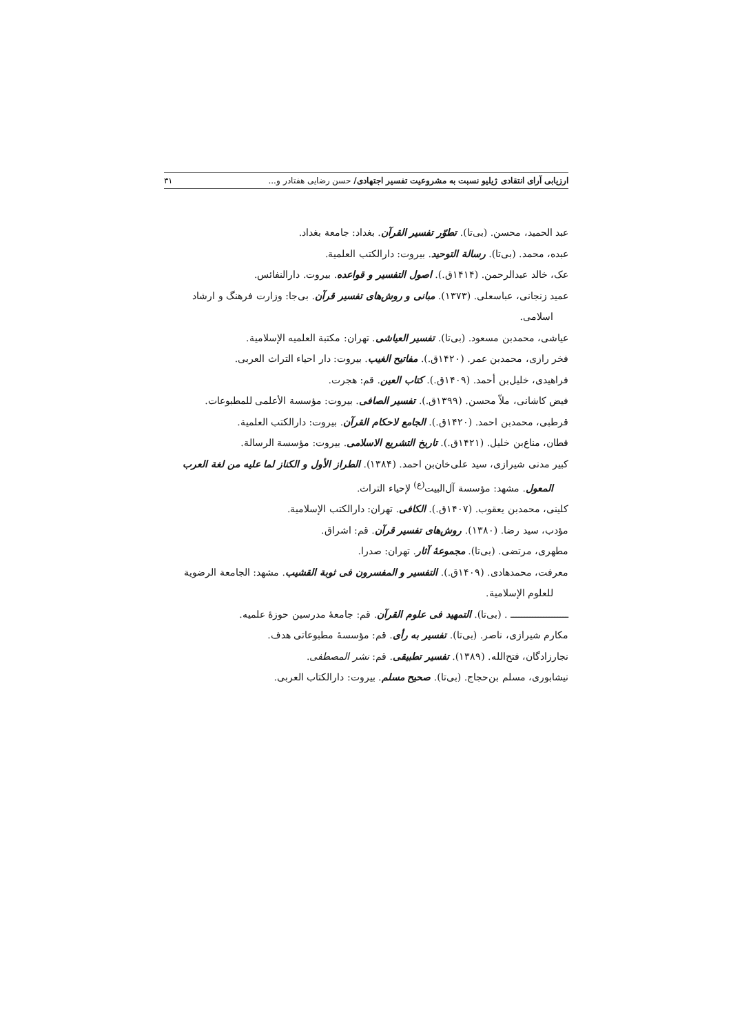ارزیابی آرای انتقادی ژیلیو نسبت به مشروعیت تفسیر اجتهادی/ حسن رضایی هفتادر و... ۳۱
عبد الحمید، محسن. (بی‌تا). تطوّر تفسیر القرآن. بغداد: جامعة بغداد.
عبده، محمد. (بی‌تا). رسالة التوحید. بیروت: دارالکتب العلمیة.
عک، خالد عبدالرحمن. (۱۴۱۴ق.). اصول التفسیر و قواعده. بیروت. دارالنفائس.
عمید زنجانی، عباسعلی. (۱۳۷۳). مبانی و روش‌های تفسیر قرآن. بی‌جا: وزارت فرهنگ و ارشاد اسلامی.
عیاشی، محمدبن مسعود. (بی‌تا). تفسیر العیاشی. تهران: مکتبة العلمیه الإسلامیة.
فخر رازی، محمدبن عمر. (۱۴۲۰ق.). مفاتیح الغیب. بیروت: دار احیاء التراث العربی.
فراهیدی، خلیل‌بن أحمد. (۱۴۰۹ق.). کتاب العین. قم: هجرت.
فیض کاشانی، ملاّ محسن. (۱۳۹۹ق.). تفسیر الصافی. بیروت: مؤسسة الأعلمی للمطبوعات.
قرطبی، محمدبن احمد. (۱۴۲۰ق.). الجامع لاحکام القرآن. بیروت: دارالکتب العلمیة.
قطان، مناع‌بن خلیل. (۱۴۲۱ق.). تاریخ التشریع الاسلامی. بیروت: مؤسسة الرسالة.
کبیر مدنی شیرازی، سید علی‌خان‌بن احمد. (۱۳۸۴). الطراز الأول و الکناز لما علیه من لغة العرب المعول. مشهد: مؤسسة آل‌البیت<sup>(ع)</sup> لإحیاء التراث.
کلینی، محمدبن یعقوب. (۱۴۰۷ق.). الکافی. تهران: دارالکتب الإسلامیة.
مؤدب، سید رضا. (۱۳۸۰). روش‌های تفسیر قرآن. قم: اشراق.
مطهری، مرتضی. (بی‌تا). مجموعهٔ آثار. تهران: صدرا.
معرفت، محمدهادی. (۱۴۰۹ق.). التفسیر و المفسرون فی ثوبة القشیب. مشهد: الجامعة الرضویة للعلوم الإسلامیة.
ـــــــــــــــــــــ . (بی‌تا). التمهید فی علوم القرآن. قم: جامعهٔ مدرسین حوزهٔ علمیه.
مکارم شیرازی، ناصر. (بی‌تا). تفسیر به رأی. قم: مؤسسهٔ مطبوعاتی هدف.
نجارزادگان، فتح‌الله. (۱۳۸۹). تفسیر تطبیقی. قم: نشر المصطفی.
نیشابوری، مسلم بن‌حجاج. (بی‌تا). صحیح مسلم. بیروت: دارالکتاب العربی.